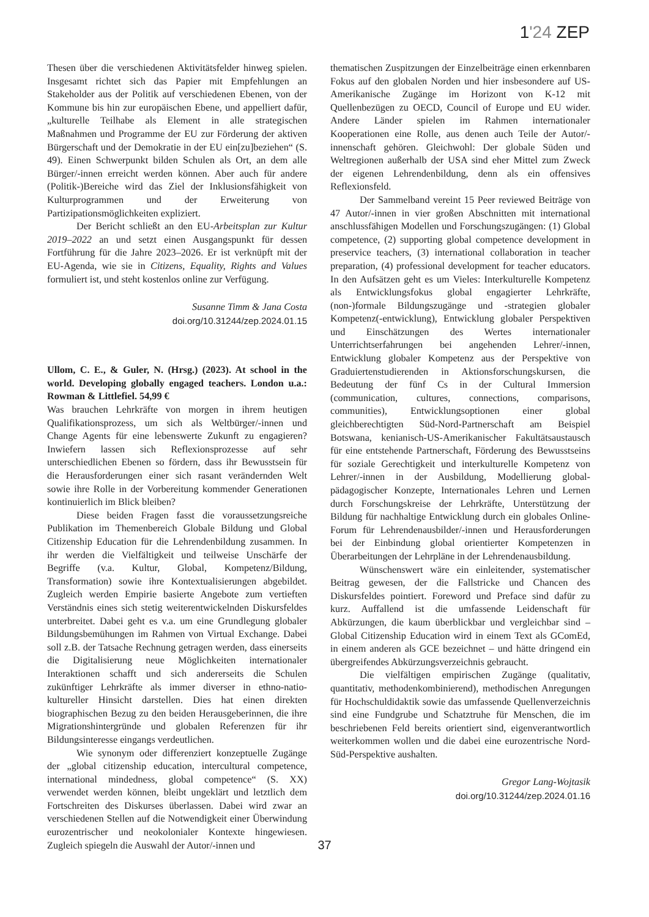1'24 ZEP
Thesen über die verschiedenen Aktivitätsfelder hinweg spielen. Insgesamt richtet sich das Papier mit Empfehlungen an Stakeholder aus der Politik auf verschiedenen Ebenen, von der Kommune bis hin zur europäischen Ebene, und appelliert dafür, „kulturelle Teilhabe als Element in alle strategischen Maßnahmen und Programme der EU zur Förderung der aktiven Bürgerschaft und der Demokratie in der EU ein[zu]beziehen“ (S. 49). Einen Schwerpunkt bilden Schulen als Ort, an dem alle Bürger/-innen erreicht werden können. Aber auch für andere (Politik-)Bereiche wird das Ziel der Inklusionsfähigkeit von Kulturprogrammen und der Erweiterung von Partizipationsmöglichkeiten expliziert.
Der Bericht schließt an den EU-Arbeitsplan zur Kultur 2019–2022 an und setzt einen Ausgangspunkt für dessen Fortführung für die Jahre 2023–2026. Er ist verknüpft mit der EU-Agenda, wie sie in Citizens, Equality, Rights and Values formuliert ist, und steht kostenlos online zur Verfügung.
Susanne Timm & Jana Costa
doi.org/10.31244/zep.2024.01.15
Ullom, C. E., & Guler, N. (Hrsg.) (2023). At school in the world. Developing globally engaged teachers. London u.a.: Rowman & Littlefiel. 54,99 €
Was brauchen Lehrkräfte von morgen in ihrem heutigen Qualifikationsprozess, um sich als Weltbürger/-innen und Change Agents für eine lebenswerte Zukunft zu engagieren? Inwiefern lassen sich Reflexionsprozesse auf sehr unterschiedlichen Ebenen so fördern, dass ihr Bewusstsein für die Herausforderungen einer sich rasant verändernden Welt sowie ihre Rolle in der Vorbereitung kommender Generationen kontinuierlich im Blick bleiben?
Diese beiden Fragen fasst die voraussetzungsreiche Publikation im Themenbereich Globale Bildung und Global Citizenship Education für die Lehrendenbildung zusammen. In ihr werden die Vielfältigkeit und teilweise Unschärfe der Begriffe (v.a. Kultur, Global, Kompetenz/Bildung, Transformation) sowie ihre Kontextualisierungen abgebildet. Zugleich werden Empirie basierte Angebote zum vertieften Verständnis eines sich stetig weiterentwickelnden Diskursfeldes unterbreitet. Dabei geht es v.a. um eine Grundlegung globaler Bildungsbemühungen im Rahmen von Virtual Exchange. Dabei soll z.B. der Tatsache Rechnung getragen werden, dass einerseits die Digitalisierung neue Möglichkeiten internationaler Interaktionen schafft und sich andererseits die Schulen zukünftiger Lehrkräfte als immer diverser in ethno-natio-kultureller Hinsicht darstellen. Dies hat einen direkten biographischen Bezug zu den beiden Herausgeberinnen, die ihre Migrationshintergründe und globalen Referenzen für ihr Bildungsinteresse eingangs verdeutlichen.
Wie synonym oder differenziert konzeptuelle Zugänge der „global citizenship education, intercultural competence, international mindedness, global competence“ (S. XX) verwendet werden können, bleibt ungeklärt und letztlich dem Fortschreiten des Diskurses überlassen. Dabei wird zwar an verschiedenen Stellen auf die Notwendigkeit einer Überwindung eurozentrischer und neokolonialer Kontexte hingewiesen. Zugleich spiegeln die Auswahl der Autor/-innen und
thematischen Zuspitzungen der Einzelbeiträge einen erkennbaren Fokus auf den globalen Norden und hier insbesondere auf US-Amerikanische Zugänge im Horizont von K-12 mit Quellenbezügen zu OECD, Council of Europe und EU wider. Andere Länder spielen im Rahmen internationaler Kooperationen eine Rolle, aus denen auch Teile der Autor/-innenschaft gehören. Gleichwohl: Der globale Süden und Weltregionen außerhalb der USA sind eher Mittel zum Zweck der eigenen Lehrendenbildung, denn als ein offensives Reflexionsfeld.
Der Sammelband vereint 15 Peer reviewed Beiträge von 47 Autor/-innen in vier großen Abschnitten mit international anschlussfähigen Modellen und Forschungszugängen: (1) Global competence, (2) supporting global competence development in preservice teachers, (3) international collaboration in teacher preparation, (4) professional development for teacher educators. In den Aufsätzen geht es um Vieles: Interkulturelle Kompetenz als Entwicklungsfokus global engagierter Lehrkräfte, (non-)formale Bildungszugänge und -strategien globaler Kompetenz(-entwicklung), Entwicklung globaler Perspektiven und Einschätzungen des Wertes internationaler Unterrichtserfahrungen bei angehenden Lehrer/-innen, Entwicklung globaler Kompetenz aus der Perspektive von Graduiertenstudierenden in Aktionsforschungskursen, die Bedeutung der fünf Cs in der Cultural Immersion (communication, cultures, connections, comparisons, communities), Entwicklungsoptionen einer global gleichberechtigten Süd-Nord-Partnerschaft am Beispiel Botswana, kenianisch-US-Amerikanischer Fakultätsaustausch für eine entstehende Partnerschaft, Förderung des Bewusstseins für soziale Gerechtigkeit und interkulturelle Kompetenz von Lehrer/-innen in der Ausbildung, Modellierung global-pädagogischer Konzepte, Internationales Lehren und Lernen durch Forschungskreise der Lehrkräfte, Unterstützung der Bildung für nachhaltige Entwicklung durch ein globales Online-Forum für Lehrendenausbilder/-innen und Herausforderungen bei der Einbindung global orientierter Kompetenzen in Überarbeitungen der Lehrpläne in der Lehrendenausbildung.
Wünschenswert wäre ein einleitender, systematischer Beitrag gewesen, der die Fallstricke und Chancen des Diskursfeldes pointiert. Foreword und Preface sind dafür zu kurz. Auffallend ist die umfassende Leidenschaft für Abkürzungen, die kaum überblickbar und vergleichbar sind – Global Citizenship Education wird in einem Text als GComEd, in einem anderen als GCE bezeichnet – und hätte dringend ein übergreifendes Abkürzungsverzeichnis gebraucht.
Die vielfältigen empirischen Zugänge (qualitativ, quantitativ, methodenkombinierend), methodischen Anregungen für Hochschuldidaktik sowie das umfassende Quellenverzeichnis sind eine Fundgrube und Schatztruhe für Menschen, die im beschriebenen Feld bereits orientiert sind, eigenverantwortlich weiterkommen wollen und die dabei eine eurozentrische Nord-Süd-Perspektive aushalten.
Gregor Lang-Wojtasik
doi.org/10.31244/zep.2024.01.16
37